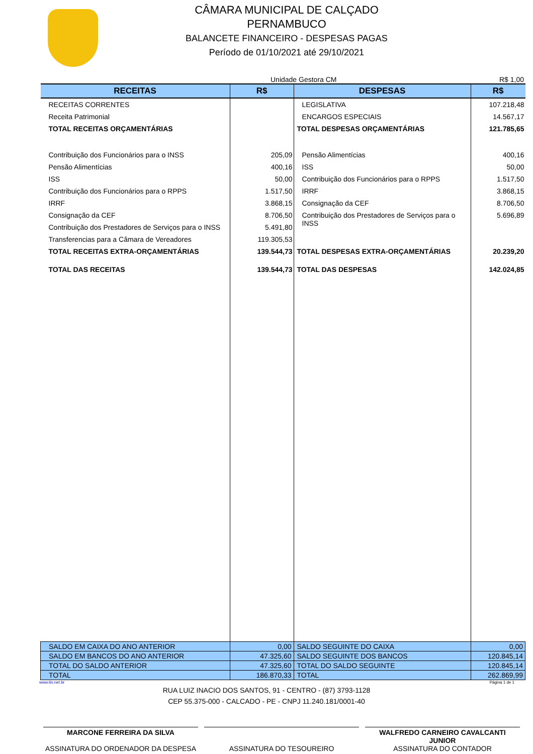CÂMARA MUNICIPAL DE CALÇADO
PERNAMBUCO
BALANCETE FINANCEIRO - DESPESAS PAGAS
Período de 01/10/2021 até 29/10/2021
Unidade Gestora CM R$ 1,00
| RECEITAS | R$ | DESPESAS | R$ |
| --- | --- | --- | --- |
| RECEITAS CORRENTES | | LEGISLATIVA | 107.218,48 |
| Receita Patrimonial | | ENCARGOS ESPECIAIS | 14.567,17 |
| TOTAL RECEITAS ORÇAMENTÁRIAS | | TOTAL DESPESAS ORÇAMENTÁRIAS | 121.785,65 |
| Contribuição dos Funcionários para o INSS | 205,09 | Pensão Alimentícias | 400,16 |
| Pensão Alimentícias | 400,16 | ISS | 50,00 |
| ISS | 50,00 | Contribuição dos Funcionários para o RPPS | 1.517,50 |
| Contribuição dos Funcionários para o RPPS | 1.517,50 | IRRF | 3.868,15 |
| IRRF | 3.868,15 | Consignação da CEF | 8.706,50 |
| Consignação da CEF | 8.706,50 | Contribuição dos Prestadores de Serviços para o INSS | 5.696,89 |
| Contribuição dos Prestadores de Serviços para o INSS | 5.491,80 | | |
| Transferencias para a Câmara de Vereadores | 119.305,53 | | |
| TOTAL RECEITAS EXTRA-ORÇAMENTÁRIAS | 139.544,73 | TOTAL DESPESAS EXTRA-ORÇAMENTÁRIAS | 20.239,20 |
| TOTAL DAS RECEITAS | 139.544,73 | TOTAL DAS DESPESAS | 142.024,85 |
| SALDO EM CAIXA DO ANO ANTERIOR | 0,00 | SALDO SEGUINTE DO CAIXA | 0,00 |
| SALDO EM BANCOS DO ANO ANTERIOR | 47.325,60 | SALDO SEGUINTE DOS BANCOS | 120.845,14 |
| TOTAL DO SALDO ANTERIOR | 47.325,60 | TOTAL DO SALDO SEGUINTE | 120.845,14 |
| TOTAL | 186.870,33 | TOTAL | 262.869,99 |
www.tin.net.br Página 1 de 1
RUA LUIZ INACIO DOS SANTOS, 91 - CENTRO - (87) 3793-1128
CEP 55.375-000 - CALCADO - PE - CNPJ 11.240.181/0001-40
MARCONE FERREIRA DA SILVA
ASSINATURA DO ORDENADOR DA DESPESA
ASSINATURA DO TESOUREIRO WALFREDO CARNEIRO CAVALCANTI JUNIOR
ASSINATURA DO CONTADOR